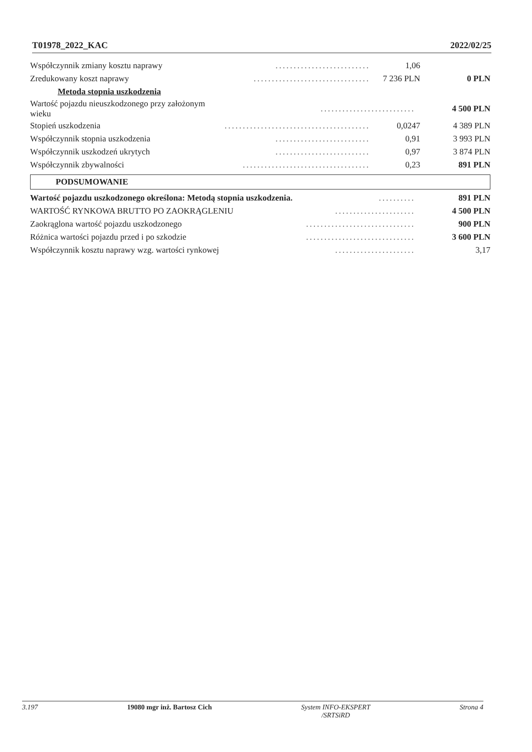T01978_2022_KAC 2022/02/25
| Współczynnik zmiany kosztu naprawy | .......................... | 1,06 | |
| Zredukowany koszt naprawy | ................................ | 7 236 PLN | 0 PLN |
| Metoda stopnia uszkodzenia | | | |
| Wartość pojazdu nieuszkodzonego przy założonym wieku | .......................... | | 4 500 PLN |
| Stopień uszkodzenia | ........................................ | 0,0247 | 4 389 PLN |
| Współczynnik stopnia uszkodzenia | .......................... | 0,91 | 3 993 PLN |
| Współczynnik uszkodzeń ukrytych | .......................... | 0,97 | 3 874 PLN |
| Współczynnik zbywalności | ................................... | 0,23 | 891 PLN |
PODSUMOWANIE
| Wartość pojazdu uszkodzonego określona: Metodą stopnia uszkodzenia. | .......... | 891 PLN |
| WARTOŚĆ RYNKOWA BRUTTO PO ZAOKRĄGLENIU | ...................... | 4 500 PLN |
| Zaokrąglona wartość pojazdu uszkodzonego | .............................. | 900 PLN |
| Różnica wartości pojazdu przed i po szkodzie | .............................. | 3 600 PLN |
| Współczynnik kosztu naprawy wzg. wartości rynkowej | ...................... | 3,17 |
3.197 19080 mgr inż. Bartosz Cich System INFO-EKSPERT
/SRTSiRD Strona 4